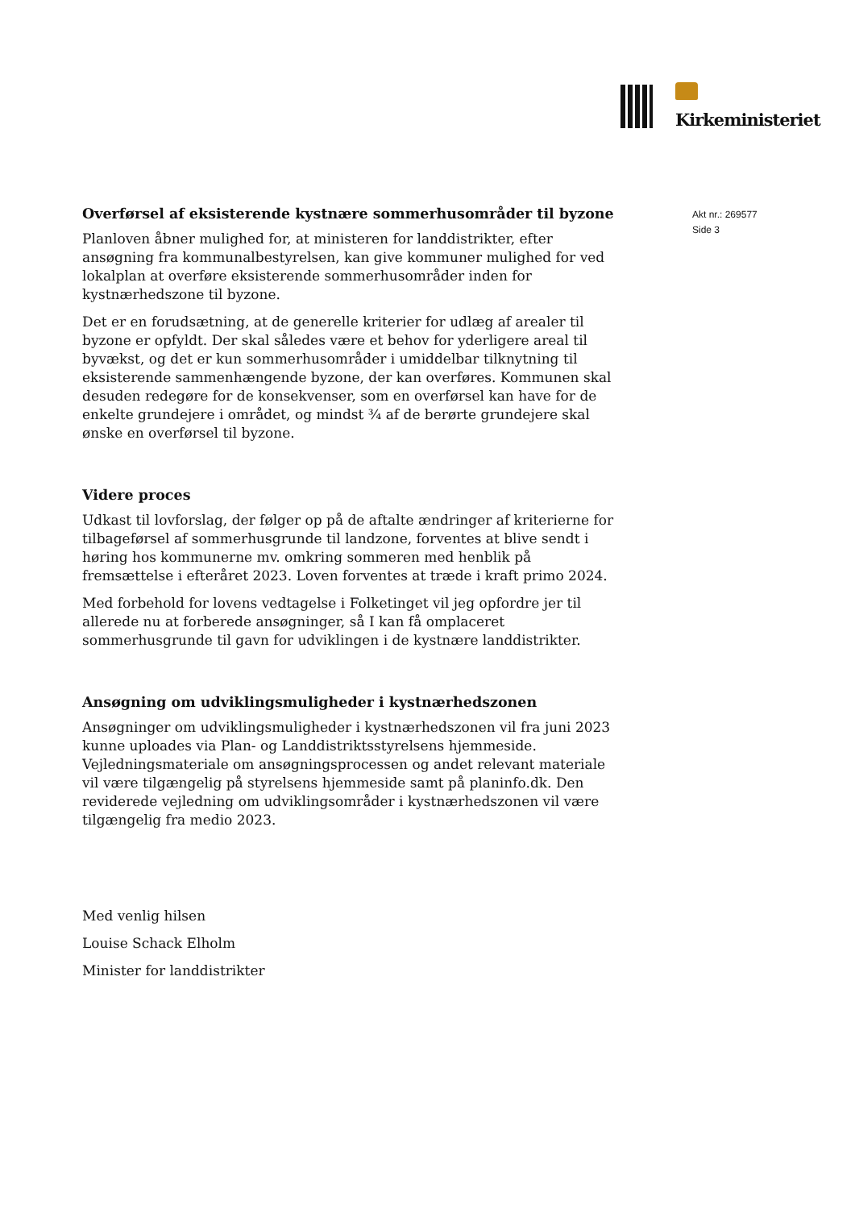Kirkeministeriet
Akt nr.: 269577
Side 3
Overførsel af eksisterende kystnære sommerhusområder til byzone
Planloven åbner mulighed for, at ministeren for landdistrikter, efter ansøgning fra kommunalbestyrelsen, kan give kommuner mulighed for ved lokalplan at overføre eksisterende sommerhusområder inden for kystnærhedszone til byzone.
Det er en forudsætning, at de generelle kriterier for udlæg af arealer til byzone er opfyldt. Der skal således være et behov for yderligere areal til byvækst, og det er kun sommerhusområder i umiddelbar tilknytning til eksisterende sammenhængende byzone, der kan overføres. Kommunen skal desuden redegøre for de konsekvenser, som en overførsel kan have for de enkelte grundejere i området, og mindst ¾ af de berørte grundejere skal ønske en overførsel til byzone.
Videre proces
Udkast til lovforslag, der følger op på de aftalte ændringer af kriterierne for tilbageførsel af sommerhusgrunde til landzone, forventes at blive sendt i høring hos kommunerne mv. omkring sommeren med henblik på fremsættelse i efteråret 2023. Loven forventes at træde i kraft primo 2024.
Med forbehold for lovens vedtagelse i Folketinget vil jeg opfordre jer til allerede nu at forberede ansøgninger, så I kan få omplaceret sommerhusgrunde til gavn for udviklingen i de kystnære landdistrikter.
Ansøgning om udviklingsmuligheder i kystnærhedszonen
Ansøgninger om udviklingsmuligheder i kystnærhedszonen vil fra juni 2023 kunne uploades via Plan- og Landdistriktsstyrelsens hjemmeside. Vejledningsmateriale om ansøgningsprocessen og andet relevant materiale vil være tilgængelig på styrelsens hjemmeside samt på planinfo.dk. Den reviderede vejledning om udviklingsområder i kystnærhedszonen vil være tilgængelig fra medio 2023.
Med venlig hilsen
Louise Schack Elholm
Minister for landdistrikter